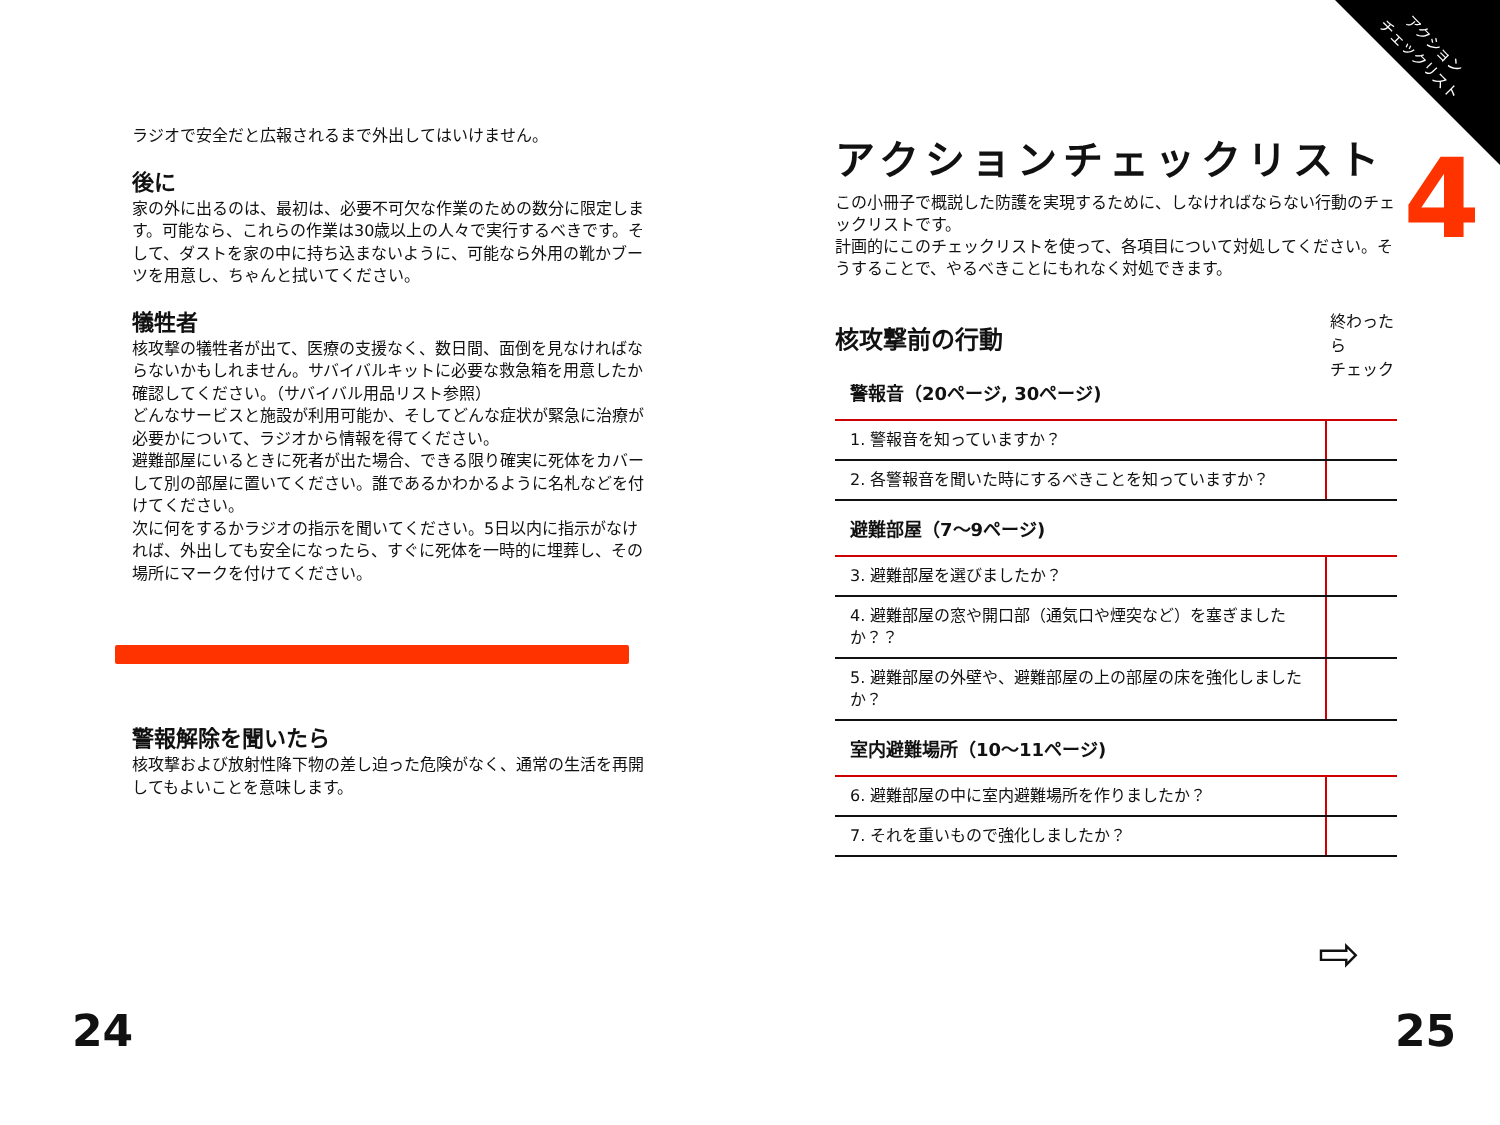ラジオで安全だと広報されるまで外出してはいけません。
後に
家の外に出るのは、最初は、必要不可欠な作業のための数分に限定します。可能なら、これらの作業は30歳以上の人々で実行するべきです。そして、ダストを家の中に持ち込まないように、可能なら外用の靴かブーツを用意し、ちゃんと拭いてください。
犠牲者
核攻撃の犠牲者が出て、医療の支援なく、数日間、面倒を見なければならないかもしれません。サバイバルキットに必要な救急箱を用意したか確認してください。（サバイバル用品リスト参照）
どんなサービスと施設が利用可能か、そしてどんな症状が緊急に治療が必要かについて、ラジオから情報を得てください。
避難部屋にいるときに死者が出た場合、できる限り確実に死体をカバーして別の部屋に置いてください。誰であるかわかるように名札などを付けてください。
次に何をするかラジオの指示を聞いてください。5日以内に指示がなければ、外出しても安全になったら、すぐに死体を一時的に埋葬し、その場所にマークを付けてください。
警報解除を聞いたら
核攻撃および放射性降下物の差し迫った危険がなく、通常の生活を再開してもよいことを意味します。
アクション
チェックリスト
4
アクションチェックリスト
この小冊子で概説した防護を実現するために、しなければならない行動のチェックリストです。
計画的にこのチェックリストを使って、各項目について対処してください。そうすることで、やるべきことにもれなく対処できます。
核攻撃前の行動
終わったら
チェック
| 警報音（20ページ, 30ページ) | |
| --- | --- |
| 1. 警報音を知っていますか？ | |
| 2. 各警報音を聞いた時にするべきことを知っていますか？ | |
| 避難部屋（7〜9ページ) | |
| 3. 避難部屋を選びましたか？ | |
| 4. 避難部屋の窓や開口部（通気口や煙突など）を塞ぎましたか？？ | |
| 5. 避難部屋の外壁や、避難部屋の上の部屋の床を強化しましたか？ | |
| 室内避難場所（10〜11ページ) | |
| 6. 避難部屋の中に室内避難場所を作りましたか？ | |
| 7. それを重いもので強化しましたか？ | |
⇨
24 25